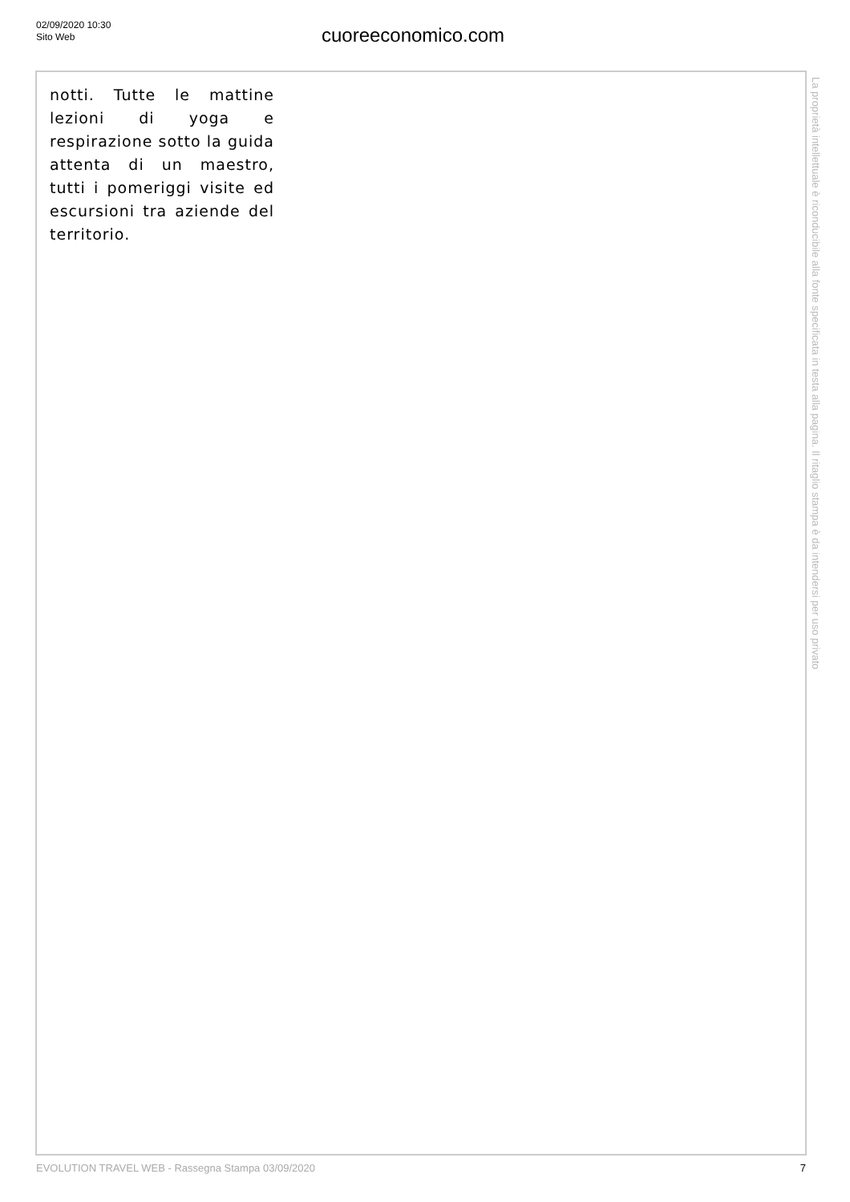02/09/2020 10:30
Sito Web
cuoreeconomico.com
notti. Tutte le mattine lezioni di yoga e respirazione sotto la guida attenta di un maestro, tutti i pomeriggi visite ed escursioni tra aziende del territorio.
La proprietà intellettuale è riconducibile alla fonte specificata in testa alla pagina. Il ritaglio stampa è da intendersi per uso privato
EVOLUTION TRAVEL WEB - Rassegna Stampa 03/09/2020 7